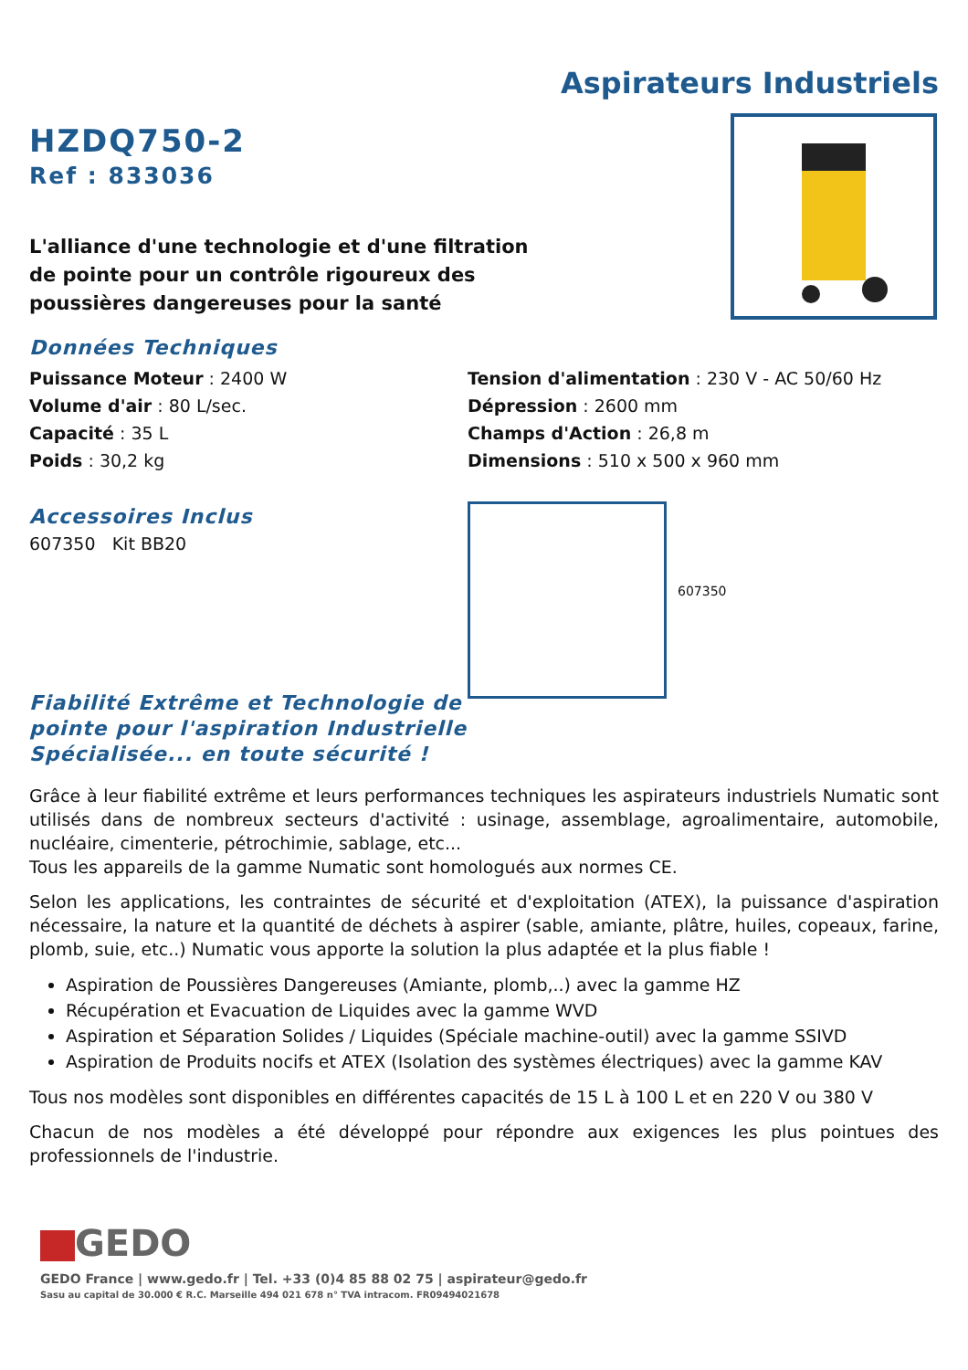Aspirateurs Industriels
HZDQ750-2
Ref : 833036
L'alliance d'une technologie et d'une filtration
de pointe pour un contrôle rigoureux des
poussières dangereuses pour la santé
Données Techniques
Puissance Moteur : 2400 W
Volume d'air : 80 L/sec.
Capacité : 35 L
Poids : 30,2 kg
Tension d'alimentation : 230 V - AC 50/60 Hz
Dépression : 2600 mm
Champs d'Action : 26,8 m
Dimensions : 510 x 500 x 960 mm
Accessoires Inclus
607350 Kit BB20
Fiabilité Extrême et Technologie de pointe pour l'aspiration Industrielle Spécialisée... en toute sécurité !
607350
Grâce à leur fiabilité extrême et leurs performances techniques les aspirateurs industriels Numatic sont utilisés dans de nombreux secteurs d'activité : usinage, assemblage, agroalimentaire, automobile, nucléaire, cimenterie, pétrochimie, sablage, etc...
Tous les appareils de la gamme Numatic sont homologués aux normes CE.
Selon les applications, les contraintes de sécurité et d'exploitation (ATEX), la puissance d'aspiration nécessaire, la nature et la quantité de déchets à aspirer (sable, amiante, plâtre, huiles, copeaux, farine, plomb, suie, etc..) Numatic vous apporte la solution la plus adaptée et la plus fiable !
Aspiration de Poussières Dangereuses (Amiante, plomb,..) avec la gamme HZ
Récupération et Evacuation de Liquides avec la gamme WVD
Aspiration et Séparation Solides / Liquides (Spéciale machine-outil) avec la gamme SSIVD
Aspiration de Produits nocifs et ATEX (Isolation des systèmes électriques) avec la gamme KAV
Tous nos modèles sont disponibles en différentes capacités de 15 L à 100 L et en 220 V ou 380 V
Chacun de nos modèles a été développé pour répondre aux exigences les plus pointues des professionnels de l'industrie.
GEDO
GEDO France | www.gedo.fr | Tel. +33 (0)4 85 88 02 75 | aspirateur@gedo.fr
Sasu au capital de 30.000 € R.C. Marseille 494 021 678 n° TVA intracom. FR09494021678